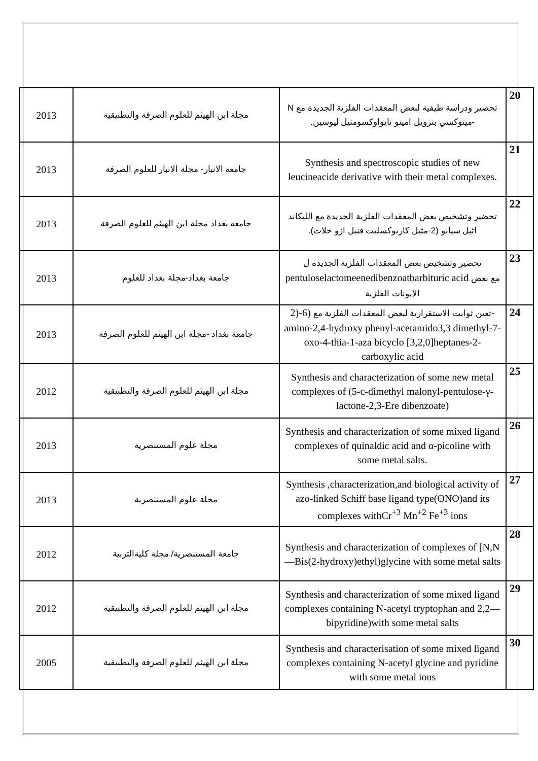| 2013 | مجلة ابن الهيثم للعلوم الصرفة والتطبيقية | تحضير ودراسة طيفية لبعض المعقدات الفلزية الجديدة مع N -ميثوكسي بنزويل امينو ثايواوكسومثيل ليوسين. | 20 |
| 2013 | جامعة الانبار- مجلة الانبار للعلوم الصرفة | Synthesis and spectroscopic studies of new leucineacide derivative with their metal complexes. | 21 |
| 2013 | جامعة بغداد مجلة ابن الهيثم للعلوم الصرفة | تحضير وتشخيص بعض المعقدات الفلزية الجديدة مع الليكاند اثيل سيانو (2-مثيل كاربوكسليت فنيل ازو خلات). | 22 |
| 2013 | جامعة بغداد-مجلة بغداد للعلوم | تحضير وتشخيص بعض المعقدات الفلزية الجديدة ل pentuloselactomeenedibenzoatbarbituric acid مع بعض الايونات الفلزية | 23 |
| 2013 | جامعة بغداد -مجلة ابن الهيثم للعلوم الصرفة | تعين ثوابت الاستقرارية لبعض المعقدات الفلزية مع (6-(2-amino-2,4-hydroxy phenyl-acetamido3,3 dimethyl-7-oxo-4-thia-1-aza bicyclo [3,2,0]heptanes-2- carboxylic acid | 24 |
| 2012 | مجلة ابن الهيثم للعلوم الصرفة والتطبيقية | Synthesis and characterization of some new metal complexes of (5-c-dimethyl malonyl-pentulose-γ-lactone-2,3-Ere dibenzoate) | 25 |
| 2013 | مجلة علوم المستنصرية | Synthesis and characterization of some mixed ligand complexes of quinaldic acid and α-picoline with some metal salts. | 26 |
| 2013 | مجلة علوم المستنصرية | Synthesis ,characterization,and biological activity of azo-linked Schiff base ligand type(ONO)and its complexes withCr<sup>+3</sup> Mn<sup>+2</sup> Fe<sup>+3</sup> ions | 27 |
| 2012 | جامعة المستنصرية/ مجلة كليةالتربية | Synthesis and characterization of complexes of [N,N—Bis(2-hydroxy)ethyl)glycine with some metal salts | 28 |
| 2012 | مجلة ابن الهيثم للعلوم الصرفة والتطبيقية | Synthesis and characterization of some mixed ligand complexes containing N-acetyl tryptophan and 2,2—bipyridine)with some metal salts | 29 |
| 2005 | مجلة ابن الهيثم للعلوم الصرفة والتطبيقية | Synthesis and characterisation of some mixed ligand complexes containing N-acetyl glycine and pyridine with some metal ions | 30 |